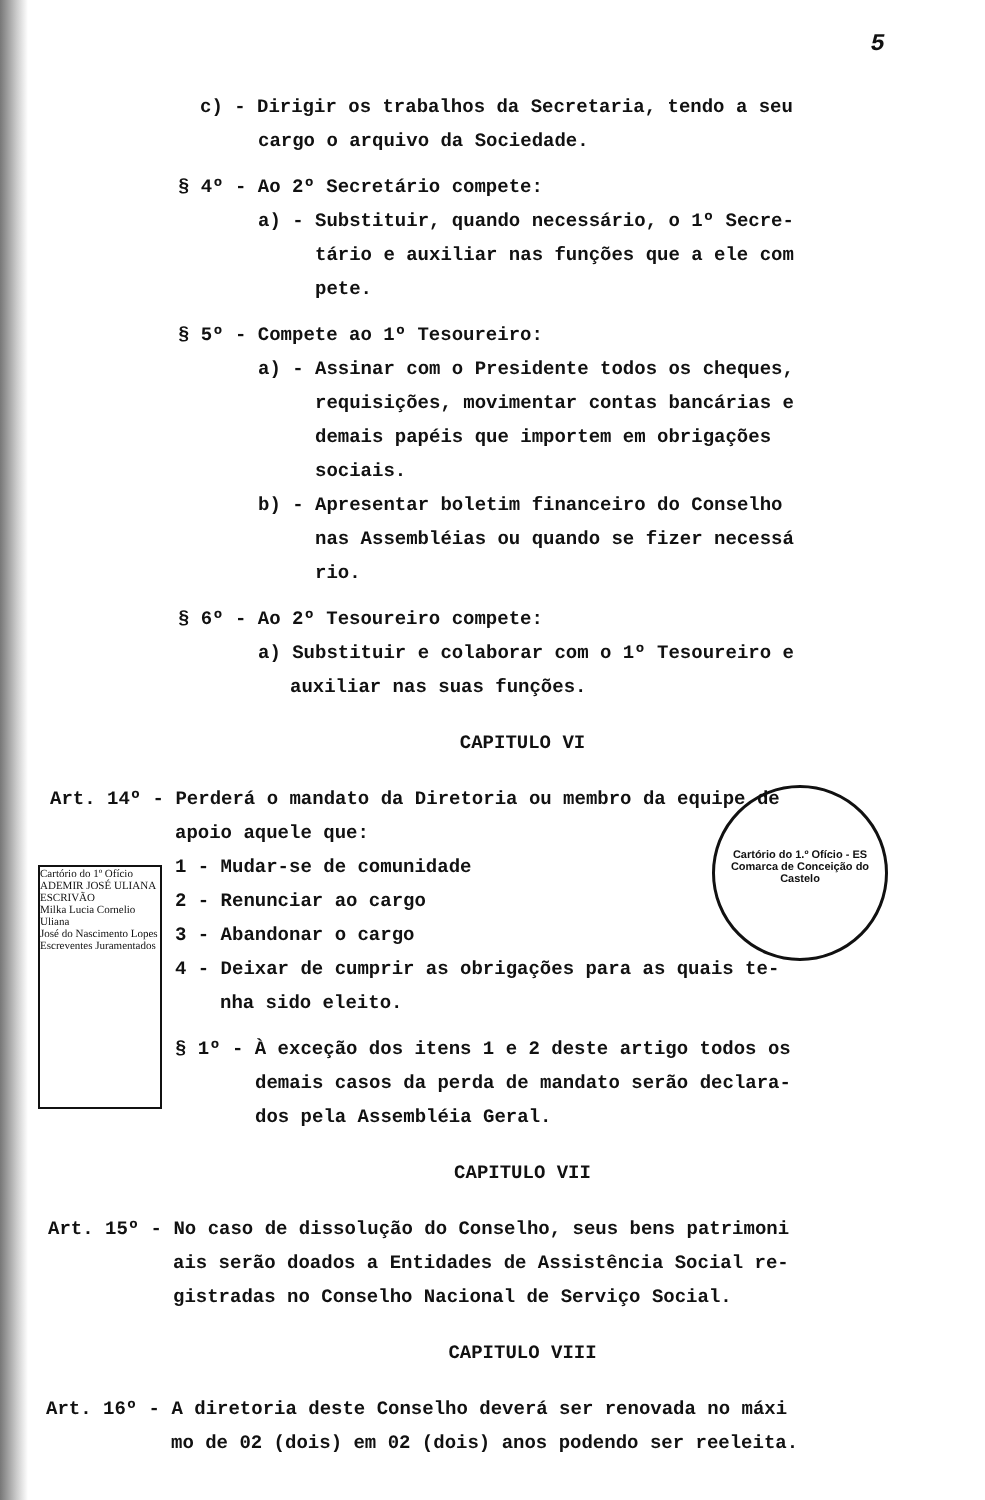5
c) - Dirigir os trabalhos da Secretaria, tendo a seu
cargo o arquivo da Sociedade.
§ 4º - Ao 2º Secretário compete:
a) - Substituir, quando necessário, o 1º Secre-
tário e auxiliar nas funções que a ele com
pete.
§ 5º - Compete ao 1º Tesoureiro:
a) - Assinar com o Presidente todos os cheques,
requisições, movimentar contas bancárias e
demais papéis que importem em obrigações
sociais.
b) - Apresentar boletim financeiro do Conselho
nas Assembléias ou quando se fizer necessá
rio.
§ 6º - Ao 2º Tesoureiro compete:
a) Substituir e colaborar com o 1º Tesoureiro e
auxiliar nas suas funções.
CAPITULO VI
Art. 14º - Perderá o mandato da Diretoria ou membro da equipe de
apoio aquele que:
1 - Mudar-se de comunidade
2 - Renunciar ao cargo
3 - Abandonar o cargo
4 - Deixar de cumprir as obrigações para as quais te-
nha sido eleito.
§ 1º - À exceção dos itens 1 e 2 deste artigo todos os
demais casos da perda de mandato serão declara-
dos pela Assembléia Geral.
CAPITULO VII
Art. 15º - No caso de dissolução do Conselho, seus bens patrimoni
ais serão doados a Entidades de Assistência Social re-
gistradas no Conselho Nacional de Serviço Social.
CAPITULO VIII
Art. 16º - A diretoria deste Conselho deverá ser renovada no máxi
mo de 02 (dois) em 02 (dois) anos podendo ser reeleita.
Cartório do 1.º Ofício - ES
Comarca de Conceição do Castelo
Cartório do 1º Ofício
ADEMIR JOSÉ ULIANA
ESCRIVÃO
Milka Lucia Cornelio Uliana
José do Nascimento Lopes
Escreventes Juramentados